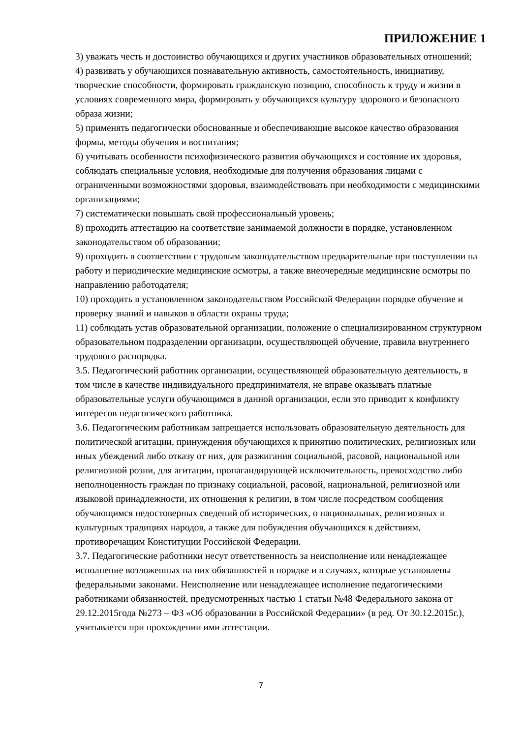ПРИЛОЖЕНИЕ 1
3) уважать честь и достоинство обучающихся и других участников образовательных отношений;
4) развивать у обучающихся познавательную активность, самостоятельность, инициативу, творческие способности, формировать гражданскую позицию, способность к труду и жизни в условиях современного мира, формировать у обучающихся культуру здорового и безопасного образа жизни;
5) применять педагогически обоснованные и обеспечивающие высокое качество образования формы, методы обучения и воспитания;
6) учитывать особенности психофизического развития обучающихся и состояние их здоровья, соблюдать специальные условия, необходимые для получения образования лицами с ограниченными возможностями здоровья, взаимодействовать при необходимости с медицинскими организациями;
7) систематически повышать свой профессиональный уровень;
8) проходить аттестацию на соответствие занимаемой должности в порядке, установленном законодательством об образовании;
9) проходить в соответствии с трудовым законодательством предварительные при поступлении на работу и периодические медицинские осмотры, а также внеочередные медицинские осмотры по направлению работодателя;
10) проходить в установленном законодательством Российской Федерации порядке обучение и проверку знаний и навыков в области охраны труда;
11) соблюдать устав образовательной организации, положение о специализированном структурном образовательном подразделении организации, осуществляющей обучение, правила внутреннего трудового распорядка.
3.5. Педагогический работник организации, осуществляющей образовательную деятельность, в том числе в качестве индивидуального предпринимателя, не вправе оказывать платные образовательные услуги обучающимся в данной организации, если это приводит к конфликту интересов педагогического работника.
3.6. Педагогическим работникам запрещается использовать образовательную деятельность для политической агитации, принуждения обучающихся к принятию политических, религиозных или иных убеждений либо отказу от них, для разжигания социальной, расовой, национальной или религиозной розни, для агитации, пропагандирующей исключительность, превосходство либо неполноценность граждан по признаку социальной, расовой, национальной, религиозной или языковой принадлежности, их отношения к религии, в том числе посредством сообщения обучающимся недостоверных сведений об исторических, о национальных, религиозных и культурных традициях народов, а также для побуждения обучающихся к действиям, противоречащим Конституции Российской Федерации.
3.7. Педагогические работники несут ответственность за неисполнение или ненадлежащее исполнение возложенных на них обязанностей в порядке и в случаях, которые установлены федеральными законами. Неисполнение или ненадлежащее исполнение педагогическими работниками обязанностей, предусмотренных частью 1 статьи №48 Федерального закона от 29.12.2015года №273 – ФЗ «Об образовании в Российской Федерации» (в ред. От 30.12.2015г.), учитывается при прохождении ими аттестации.
7